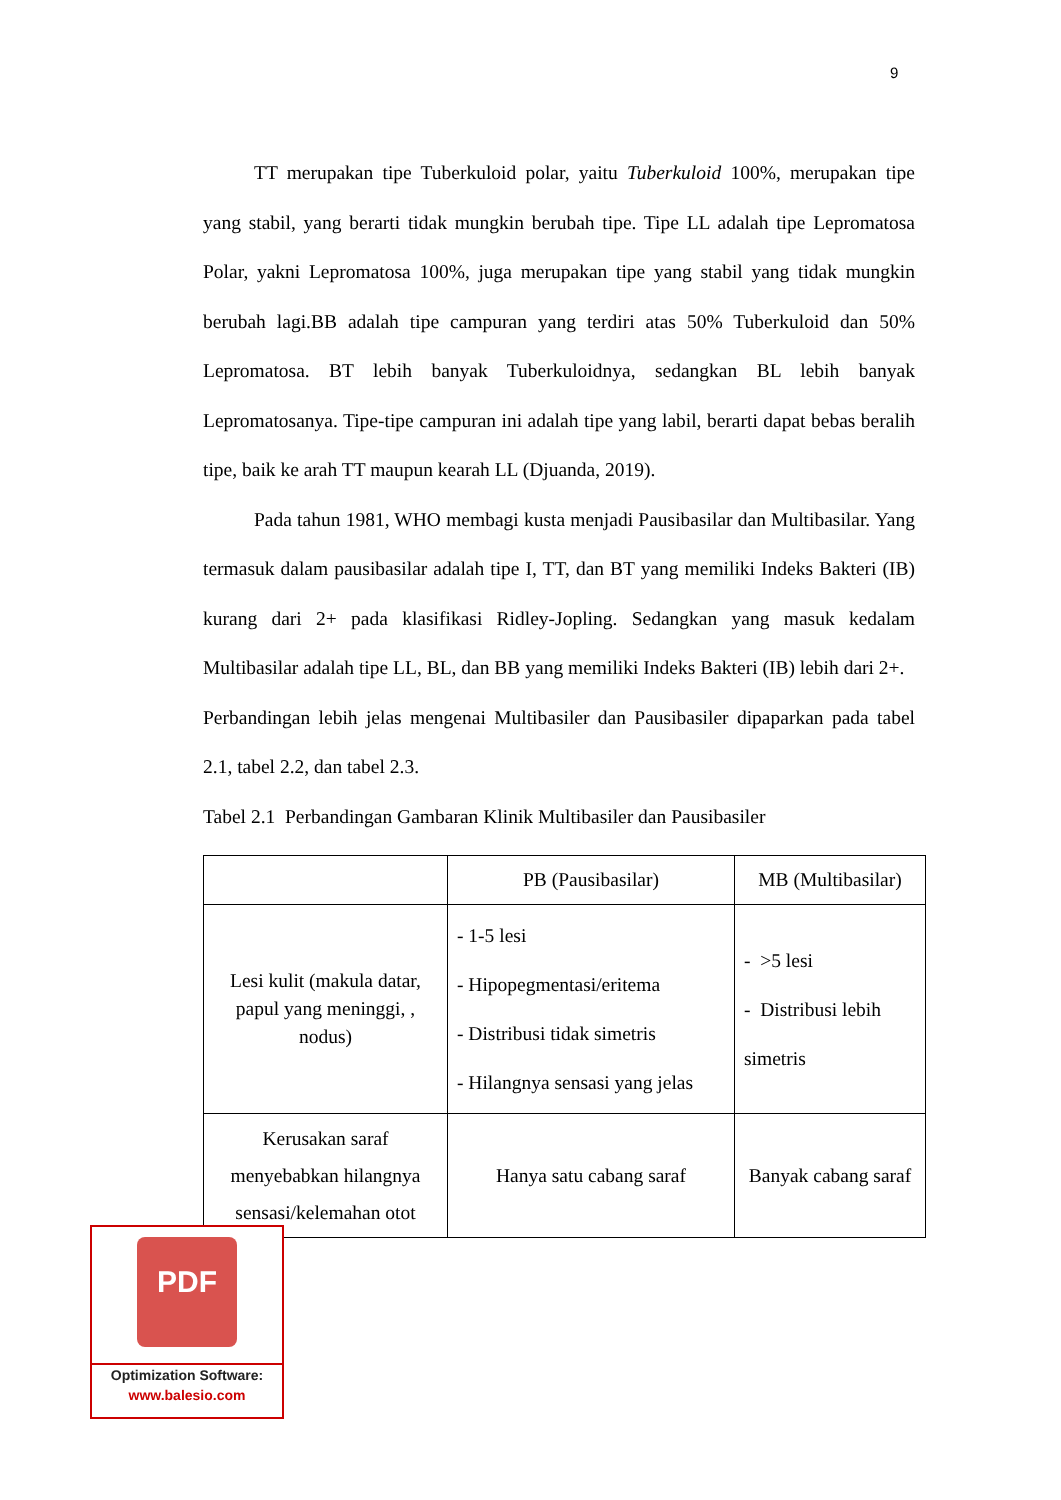9
TT merupakan tipe Tuberkuloid polar, yaitu Tuberkuloid 100%, merupakan tipe yang stabil, yang berarti tidak mungkin berubah tipe. Tipe LL adalah tipe Lepromatosa Polar, yakni Lepromatosa 100%, juga merupakan tipe yang stabil yang tidak mungkin berubah lagi.BB adalah tipe campuran yang terdiri atas 50% Tuberkuloid dan 50% Lepromatosa. BT lebih banyak Tuberkuloidnya, sedangkan BL lebih banyak Lepromatosanya. Tipe-tipe campuran ini adalah tipe yang labil, berarti dapat bebas beralih tipe, baik ke arah TT maupun kearah LL (Djuanda, 2019).
Pada tahun 1981, WHO membagi kusta menjadi Pausibasilar dan Multibasilar. Yang termasuk dalam pausibasilar adalah tipe I, TT, dan BT yang memiliki Indeks Bakteri (IB) kurang dari 2+ pada klasifikasi Ridley-Jopling. Sedangkan yang masuk kedalam Multibasilar adalah tipe LL, BL, dan BB yang memiliki Indeks Bakteri (IB) lebih dari 2+.
Perbandingan lebih jelas mengenai Multibasiler dan Pausibasiler dipaparkan pada tabel 2.1, tabel 2.2, dan tabel 2.3.
Tabel 2.1 Perbandingan Gambaran Klinik Multibasiler dan Pausibasiler
| | PB (Pausibasilar) | MB (Multibasilar) |
| Lesi kulit (makula datar, papul yang meninggi, , nodus) | - 1-5 lesi - Hipopegmentasi/eritema - Distribusi tidak simetris - Hilangnya sensasi yang jelas | - >5 lesi - Distribusi lebih simetris |
| Kerusakan saraf menyebabkan hilangnya sensasi/kelemahan otot | Hanya satu cabang saraf | Banyak cabang saraf |
PDF
Optimization Software:
www.balesio.com